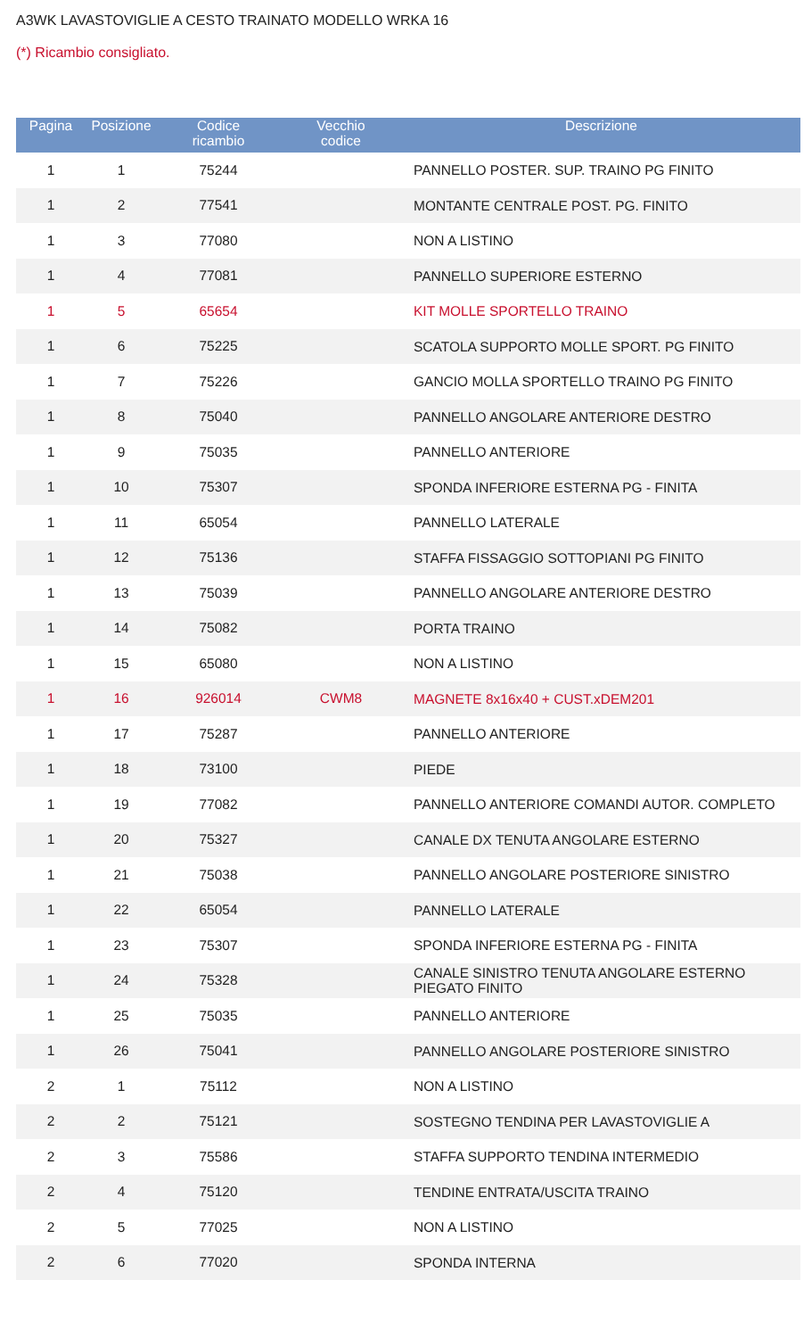A3WK LAVASTOVIGLIE A CESTO TRAINATO MODELLO WRKA 16
(*) Ricambio consigliato.
| Pagina | Posizione | Codice ricambio | Vecchio codice | Descrizione | |
| --- | --- | --- | --- | --- | --- |
| 1 | 1 | 75244 | | | PANNELLO POSTER. SUP. TRAINO PG FINITO |
| 1 | 2 | 77541 | | | MONTANTE CENTRALE POST. PG. FINITO |
| 1 | 3 | 77080 | | | NON A LISTINO |
| 1 | 4 | 77081 | | | PANNELLO SUPERIORE ESTERNO |
| 1 | 5 | 65654 | | | KIT MOLLE SPORTELLO TRAINO |
| 1 | 6 | 75225 | | | SCATOLA SUPPORTO MOLLE SPORT. PG FINITO |
| 1 | 7 | 75226 | | | GANCIO MOLLA SPORTELLO TRAINO PG FINITO |
| 1 | 8 | 75040 | | | PANNELLO ANGOLARE ANTERIORE DESTRO |
| 1 | 9 | 75035 | | | PANNELLO ANTERIORE |
| 1 | 10 | 75307 | | | SPONDA INFERIORE ESTERNA PG - FINITA |
| 1 | 11 | 65054 | | | PANNELLO LATERALE |
| 1 | 12 | 75136 | | | STAFFA FISSAGGIO SOTTOPIANI PG FINITO |
| 1 | 13 | 75039 | | | PANNELLO ANGOLARE ANTERIORE DESTRO |
| 1 | 14 | 75082 | | | PORTA TRAINO |
| 1 | 15 | 65080 | | | NON A LISTINO |
| 1 | 16 | 926014 | CWM8 | | MAGNETE 8x16x40 + CUST.xDEM201 |
| 1 | 17 | 75287 | | | PANNELLO ANTERIORE |
| 1 | 18 | 73100 | | | PIEDE |
| 1 | 19 | 77082 | | | PANNELLO ANTERIORE COMANDI AUTOR. COMPLETO |
| 1 | 20 | 75327 | | | CANALE DX TENUTA ANGOLARE ESTERNO |
| 1 | 21 | 75038 | | | PANNELLO ANGOLARE POSTERIORE SINISTRO |
| 1 | 22 | 65054 | | | PANNELLO LATERALE |
| 1 | 23 | 75307 | | | SPONDA INFERIORE ESTERNA PG - FINITA |
| 1 | 24 | 75328 | | | CANALE SINISTRO TENUTA ANGOLARE ESTERNO PIEGATO FINITO |
| 1 | 25 | 75035 | | | PANNELLO ANTERIORE |
| 1 | 26 | 75041 | | | PANNELLO ANGOLARE POSTERIORE SINISTRO |
| 2 | 1 | 75112 | | | NON A LISTINO |
| 2 | 2 | 75121 | | | SOSTEGNO TENDINA PER LAVASTOVIGLIE A |
| 2 | 3 | 75586 | | | STAFFA SUPPORTO TENDINA INTERMEDIO |
| 2 | 4 | 75120 | | | TENDINE ENTRATA/USCITA TRAINO |
| 2 | 5 | 77025 | | | NON A LISTINO |
| 2 | 6 | 77020 | | | SPONDA INTERNA |